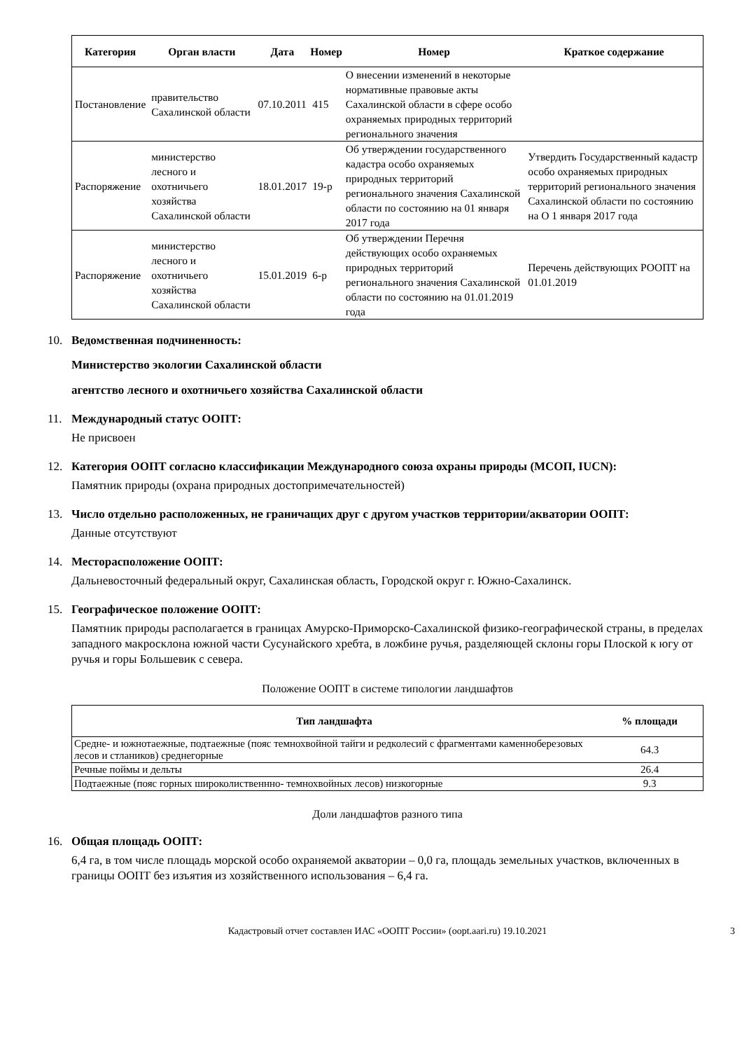| Категория | Орган власти | Дата | Номер | Номер | Краткое содержание |
| --- | --- | --- | --- | --- | --- |
| Постановление | правительство Сахалинской области | 07.10.2011 | 415 | О внесении изменений в некоторые нормативные правовые акты Сахалинской области в сфере особо охраняемых природных территорий регионального значения | |
| Распоряжение | министерство лесного и охотничьего хозяйства Сахалинской области | 18.01.2017 | 19-р | Об утверждении государственного кадастра особо охраняемых природных территорий регионального значения Сахалинской области по состоянию на 01 января 2017 года | Утвердить Государственный кадастр особо охраняемых природных территорий регионального значения Сахалинской области по состоянию на О 1 января 2017 года |
| Распоряжение | министерство лесного и охотничьего хозяйства Сахалинской области | 15.01.2019 | 6-р | Об утверждении Перечня действующих особо охраняемых природных территорий регионального значения Сахалинской области по состоянию на 01.01.2019 года | Перечень действующих РООПТ на 01.01.2019 |
10. Ведомственная подчиненность:
Министерство экологии Сахалинской области
агентство лесного и охотничьего хозяйства Сахалинской области
11. Международный статус ООПТ:
Не присвоен
12. Категория ООПТ согласно классификации Международного союза охраны природы (МСОП, IUCN):
Памятник природы (охрана природных достопримечательностей)
13. Число отдельно расположенных, не граничащих друг с другом участков территории/акватории ООПТ:
Данные отсутствуют
14. Месторасположение ООПТ:
Дальневосточный федеральный округ, Сахалинская область, Городской округ г. Южно-Сахалинск.
15. Географическое положение ООПТ:
Памятник природы располагается в границах Амурско-Приморско-Сахалинской физико-географической страны, в пределах западного макросклона южной части Сусунайского хребта, в ложбине ручья, разделяющей склоны горы Плоской к югу от ручья и горы Большевик с севера.
Положение ООПТ в системе типологии ландшафтов
| Тип ландшафта | % площади |
| --- | --- |
| Средне- и южнотаежные, подтаежные (пояс темнохвойной тайги и редколесий с фрагментами каменноберезовых лесов и стлаников) среднегорные | 64.3 |
| Речные поймы и дельты | 26.4 |
| Подтаежные (пояс горных широколиственнно- темнохвойных лесов) низкогорные | 9.3 |
Доли ландшафтов разного типа
16. Общая площадь ООПТ:
6,4 га, в том числе площадь морской особо охраняемой акватории – 0,0 га, площадь земельных участков, включенных в границы ООПТ без изъятия из хозяйственного использования – 6,4 га.
Кадастровый отчет составлен ИАС «ООПТ России» (oopt.aari.ru) 19.10.2021 3